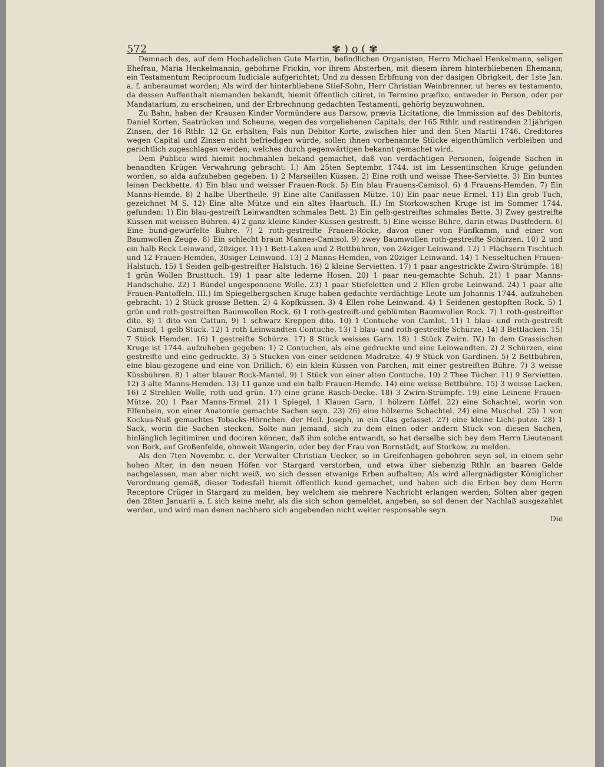572 ✾ ) o ( ✾
Demnach des, auf dem Hochadelichen Gute Martin, befindlichen Organisten, Herrn Michael Henkelmann, seligen Ehefrau, Maria Henkelmannin, gebohrne Frickin, vor ihrem Absterben, mit diesem ihrem hinterbliebenen Ehemann, ein Testamentum Reciprocum Iudiciale aufgerichtet; Und zu dessen Erbfnung von der dasigen Obrigkeit, der 1ste Jan. a. f. anberaumet worden; Als wird der hinterbliebene Stief-Sohn, Herr Christian Weinbrenner, ut heres ex testamento, da dessen Auffenthalt niemanden bekandt, hiemit öffentlich citiret, in Termino præfixo, entweder in Person, oder per Mandatarium, zu erscheinen, und der Erbrechnung gedachten Testamenti, gehörig beyzuwohnen.
Zu Bahn, haben der Krausen Kinder Vormündere aus Darsow, prævia Licitatione, die Immission auf des Debitoris, Daniel Korten, Saatrücken und Scheune, wegen des vorgeliehenen Capitals, der 165 Rthlr. und restirenden 21jährigen Zinsen, der 16 Rthlr. 12 Gr. erhalten; Fals nun Debitor Korte, zwischen hier und den 5ten Martii 1746. Creditores wegen Capital und Zinsen nicht befriedigen würde, sollen ihnen vorbenannte Stücke eigenthümlich verbleiben und gerichtlich zugeschlagen werden; welches durch gegenwärtigen bekannt gemachet wird.
Dem Publico wird hiemit nochmahlen bekand gemachet, daß von verdächtigen Personen, folgende Sachen in benandten Krügen Verwahrung gebracht: I.) Am 25ten Septembr. 1744. ist im Lessentinschen Kruge gefunden worden, so alda aufzuheben gegeben. 1) 2 Marseillen Küssen. 2) Eine roth und weisse Thee-Serviette. 3) Ein buntes leinen Deckbette. 4) Ein blau und weisser Frauen-Rock. 5) Ein blau Frauens-Camisol. 6) 4 Frauens-Hemden. 7) Ein Manns-Hemde. 8) 2 halbe Ubertheile. 9) Eine alte Canifassen Mütze. 10) Ein paar neue Ermel. 11) Ein grob Tuch, gezeichnet M S. 12) Eine alte Mütze und ein altes Haartuch. II.) Im Storkowschen Kruge ist im Sommer 1744. gefunden: 1) Ein blau-gestreift Leinwandten schmales Bett. 2) Ein gelb-gestreiftes schmales Bette. 3) Zwey gestreifte Küssen mit weissen Bühren. 4) 2 ganz kleine Kinder-Küssen gestreift. 5) Eine weisse Bühre, darin etwas Dustfedern. 6) Eine bund-gewürfelte Bühre. 7) 2 roth-gestreifte Frauen-Röcke, davon einer von Fünfkamm, und einer von Baumwollen Zeuge. 8) Ein schlecht braun Mannes-Camisol. 9) zwey Baumwollen roth-gestreifte Schürzen. 10) 2 und ein halb Reck Leinwand, 20ziger. 11) 1 Bett-Laken und 2 Bettbühren, von 24ziger Leinwand. 12) 1 Flächsern Tischtuch und 12 Frauen-Hemden, 30siger Leinwand. 13) 2 Manns-Hemden, von 20ziger Leinwand. 14) 1 Nesseltuchen Frauen-Halstuch. 15) 1 Seiden gelb-gestreifter Halstuch. 16) 2 kleine Servietten. 17) 1 paar angestrickte Zwirn-Strümpfe. 18) 1 grün Wollen Brusttuch. 19) 1 paar alte lederne Hosen. 20) 1 paar neu-gemachte Schuh. 21) 1 paar Manns-Handschuhe. 22) 1 Bündel ungesponnene Wolle. 23) 1 paar Stiefeletten und 2 Ellen grobe Leinwand. 24) 1 paar alte Frauen-Pantoffeln. III.) Im Spiegelbergschen Kruge haben gedachte verdächtige Leute um Johannis 1744. aufzuheben gebracht: 1) 2 Stück grosse Betten. 2) 4 Kopfküssen. 3) 4 Ellen rohe Leinwand. 4) 1 Seidenen gestopften Rock. 5) 1 grün und roth-gestreiften Baumwollen Rock. 6) 1 roth-gestreift-und geblümten Baumwollen Rock. 7) 1 roth-gestreifter dito. 8) 1 dito von Cattun. 9) 1 schwarz Kreppen dito. 10) 1 Contuche von Camlot. 11) 1 blau- und roth-gestreift Camisol, 1 gelb Stück. 12) 1 roth Leinwandten Contuche. 13) 1 blau- und roth-gestreifte Schürze. 14) 3 Bettlacken. 15) 7 Stück Hemden. 16) 1 gestreifte Schürze. 17) 8 Stück weisses Garn. 18) 1 Stück Zwirn. IV.) In dem Grassischen Kruge ist 1744. aufzuheben gegeben: 1) 2 Contuchen, als eine gedruckte und eine Leinwandten. 2) 2 Schürzen, eine gestreifte und eine gedruckte. 3) 5 Stücken von einer seidenen Madratze. 4) 9 Stück von Gardinen. 5) 2 Bettbühren, eine blau-gezogene und eine von Drillich. 6) ein klein Küssen von Parchen, mit einer gestreiften Bühre. 7) 3 weisse Küssbühren. 8) 1 alter blauer Rock-Mantel. 9) 1 Stück von einer alten Contuche. 10) 2 Thee Tücher. 11) 9 Servietten. 12) 3 alte Manns-Hemden. 13) 11 ganze und ein halb Frauen-Hemde. 14) eine weisse Bettbühre. 15) 3 weisse Lacken. 16) 2 Strehlen Wolle, roth und grün. 17) eine grüne Rasch-Decke. 18) 3 Zwirn-Strümpfe. 19) eine Leinene Frauen-Mütze. 20) 1 Paar Manns-Ermel. 21) 1 Spiegel, 1 Klauen Garn, 1 hölzern Löffel. 22) eine Schachtel, worin von Elfenbein, von einer Anatomie gemachte Sachen seyn. 23) 26) eine hölzerne Schachtel. 24) eine Muschel. 25) 1 von Kockus-Nuß gemachtes Tobacks-Hörnchen. der Heil. Joseph, in ein Glas gefasset. 27) eine kleine Licht-putze. 28) 1 Sack, worin die Sachen stecken. Solte nun jemand, sich zu dem einen oder andern Stück von diesen Sachen, hinlänglich legitimiren und dociren können, daß ihm solche entwandt, so hat derselbe sich bey dem Herrn Lieutenant von Bork, auf Großenfelde, ohnweit Wangerin, oder bey der Frau von Bornstädt, auf Storkow, zu melden.
Als den 7ten Novembr. c. der Verwalter Christian Uecker, so in Greifenhagen gebohren seyn sol, in einem sehr hohen Alter, in den neuen Höfen vor Stargard verstorben, und etwa über siebenzig Rthlr. an baaren Gelde nachgelassen, man aber nicht weiß, wo sich dessen etwanige Erben aufhalten; Als wird allergnädigster Königlicher Verordnung gemäß, dieser Todesfall hiemit öffentlich kund gemachet, und haben sich die Erben bey dem Herrn Receptore Crüger in Stargard zu melden, bey welchem sie mehrere Nachricht erlangen werden; Solten aber gegen den 28ten Januarii a. f. sich keine mehr, als die sich schon gemeldet, angeben, so sol denen der Nachlaß ausgezahlet werden, und wird man denen nachhero sich angebenden nicht weiter responsable seyn.
Die